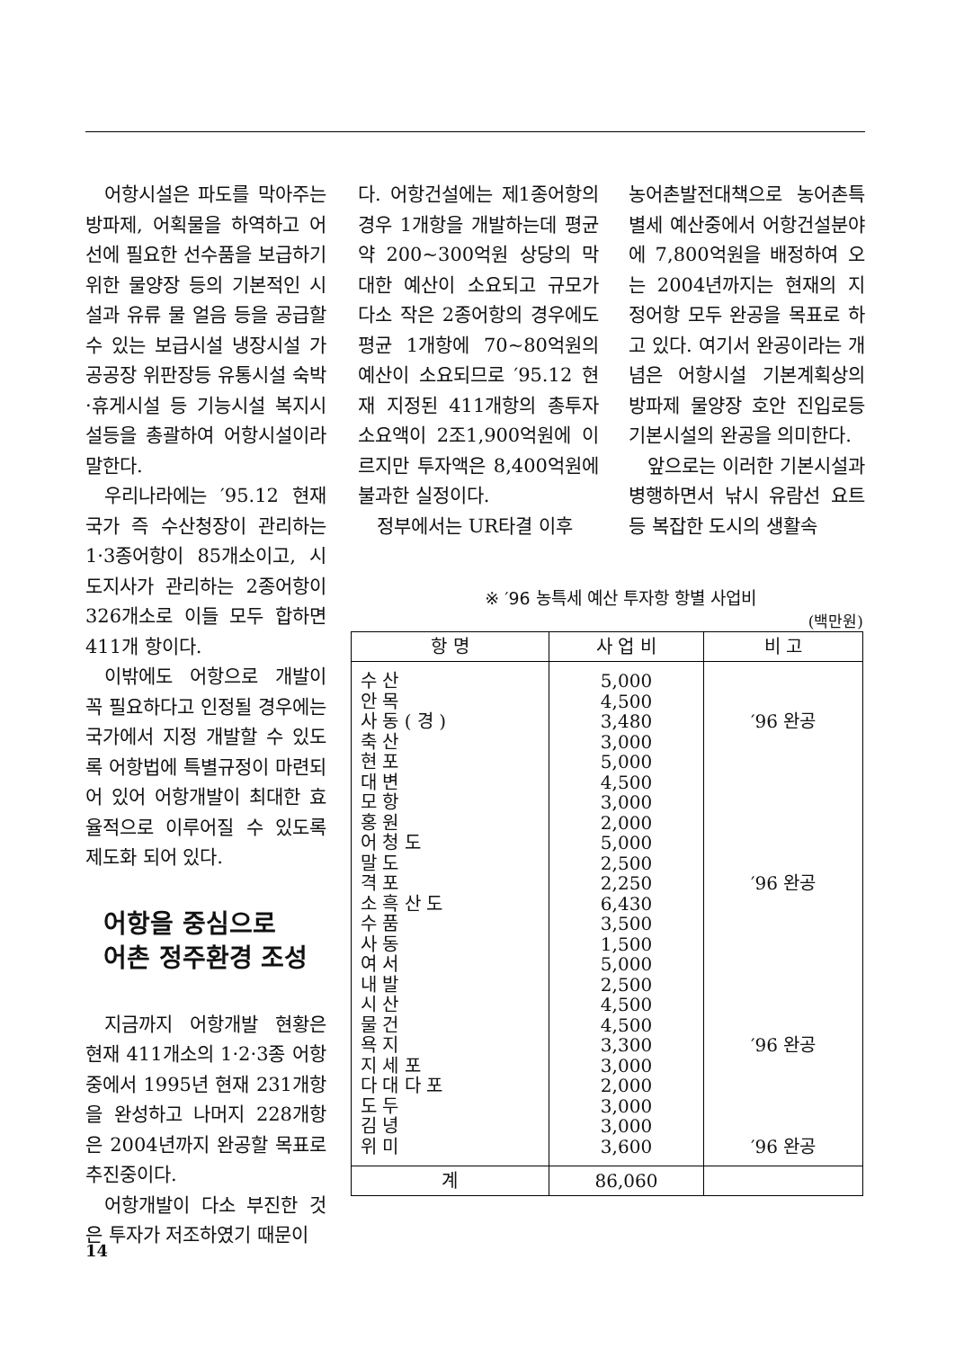어항시설은 파도를 막아주는 방파제, 어획물을 하역하고 어선에 필요한 선수품을 보급하기 위한 물양장 등의 기본적인 시설과 유류 물 얼음 등을 공급할 수 있는 보급시설 냉장시설 가공공장 위판장등 유통시설 숙박·휴게시설 등 기능시설 복지시설등을 총괄하여 어항시설이라 말한다.
우리나라에는 ′95.12 현재 국가 즉 수산청장이 관리하는 1·3종어항이 85개소이고, 시도지사가 관리하는 2종어항이 326개소로 이들 모두 합하면 411개 항이다.
이밖에도 어항으로 개발이 꼭 필요하다고 인정될 경우에는 국가에서 지정 개발할 수 있도록 어항법에 특별규정이 마련되어 있어 어항개발이 최대한 효율적으로 이루어질 수 있도록 제도화 되어 있다.
어항을 중심으로
어촌 정주환경 조성
지금까지 어항개발 현황은 현재 411개소의 1·2·3종 어항중에서 1995년 현재 231개항을 완성하고 나머지 228개항은 2004년까지 완공할 목표로 추진중이다.
어항개발이 다소 부진한 것은 투자가 저조하였기 때문이
다. 어항건설에는 제1종어항의 경우 1개항을 개발하는데 평균 약 200~300억원 상당의 막대한 예산이 소요되고 규모가 다소 작은 2종어항의 경우에도 평균 1개항에 70~80억원의 예산이 소요되므로 ′95.12 현재 지정된 411개항의 총투자소요액이 2조1,900억원에 이르지만 투자액은 8,400억원에 불과한 실정이다.
정부에서는 UR타결 이후
농어촌발전대책으로 농어촌특별세 예산중에서 어항건설분야에 7,800억원을 배정하여 오는 2004년까지는 현재의 지정어항 모두 완공을 목표로 하고 있다. 여기서 완공이라는 개념은 어항시설 기본계획상의 방파제 물양장 호안 진입로등 기본시설의 완공을 의미한다.
앞으로는 이러한 기본시설과 병행하면서 낚시 유람선 요트등 복잡한 도시의 생활속
※ ′96 농특세 예산 투자항 항별 사업비
(백만원)
| 항 명 | 사 업 비 | 비 고 |
| --- | --- | --- |
| 수 산 | 5,000 | |
| 안 목 | 4,500 | |
| 사 동 ( 경 ) | 3,480 | ′96 완공 |
| 축 산 | 3,000 | |
| 현 포 | 5,000 | |
| 대 변 | 4,500 | |
| 모 항 | 3,000 | |
| 홍 원 | 2,000 | |
| 어 청 도 | 5,000 | |
| 말 도 | 2,500 | |
| 격 포 | 2,250 | ′96 완공 |
| 소 흑 산 도 | 6,430 | |
| 수 품 | 3,500 | |
| 사 동 | 1,500 | |
| 여 서 | 5,000 | |
| 내 발 | 2,500 | |
| 시 산 | 4,500 | |
| 물 건 | 4,500 | |
| 욕 지 | 3,300 | ′96 완공 |
| 지 세 포 | 3,000 | |
| 다 대 다 포 | 2,000 | |
| 도 두 | 3,000 | |
| 김 녕 | 3,000 | |
| 위 미 | 3,600 | ′96 완공 |
| 계 | 86,060 | |
14